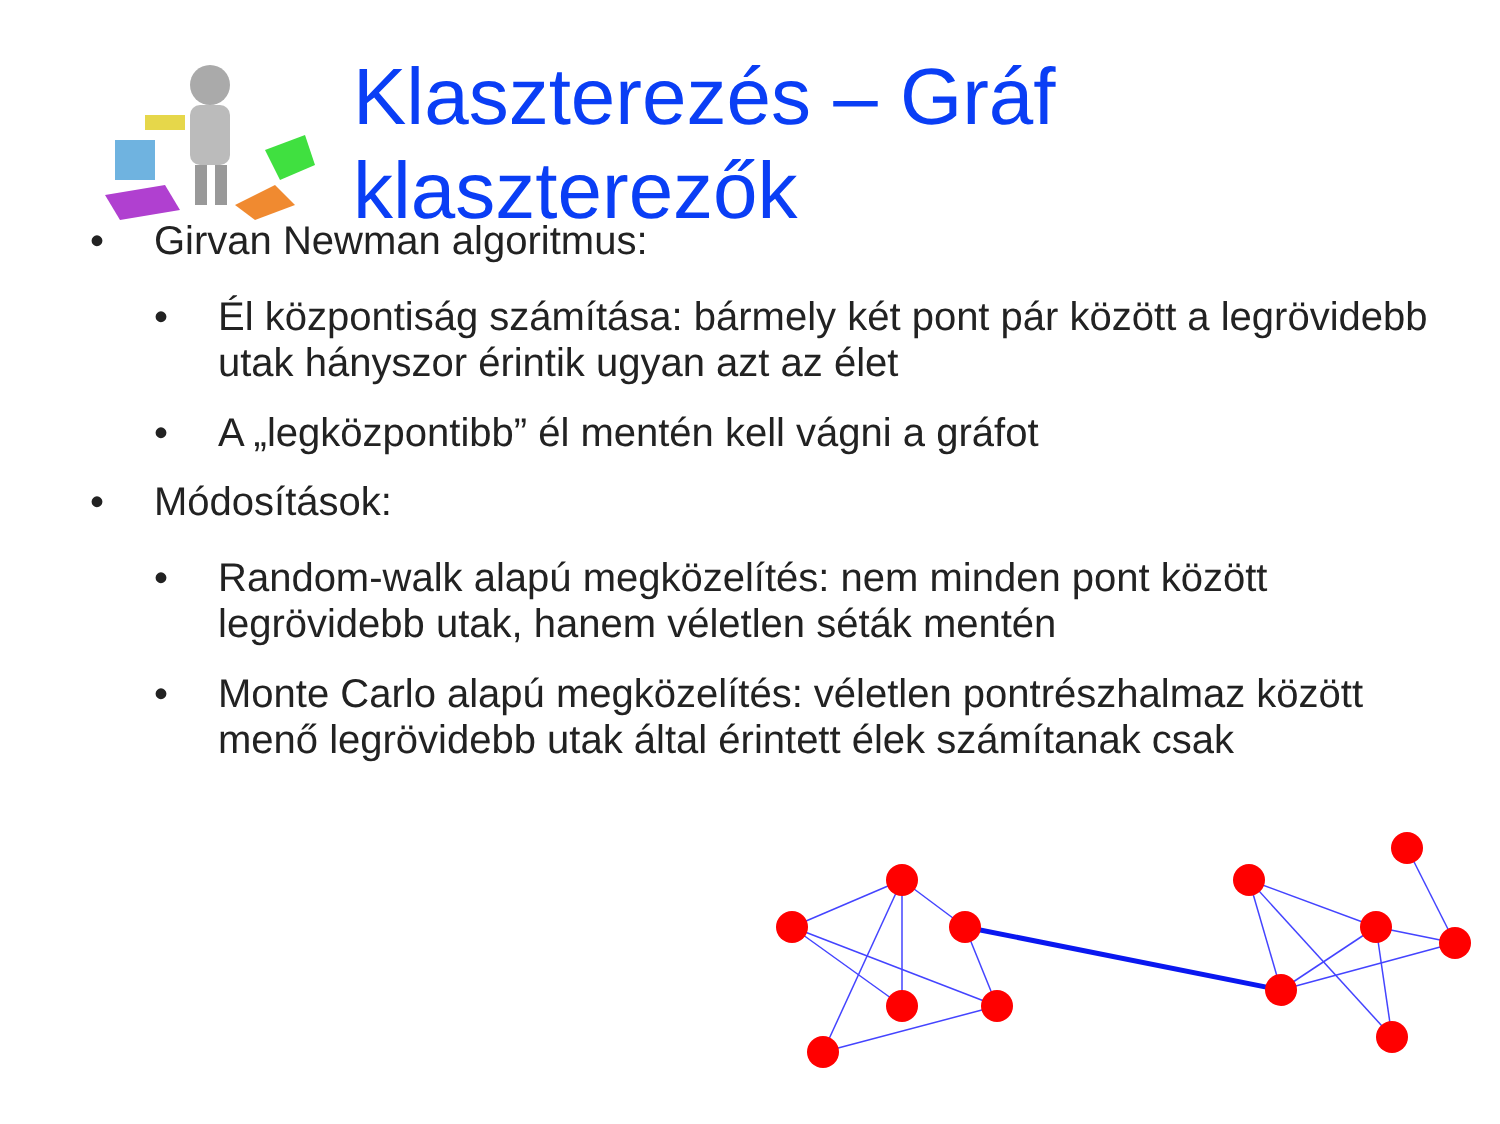Klaszterezés – Gráf
klaszterezők
• Girvan Newman algoritmus:
• Él központiság számítása: bármely két pont pár között a legrövidebb utak hányszor érintik ugyan azt az élet
• A „legközpontibb” él mentén kell vágni a gráfot
• Módosítások:
• Random-walk alapú megközelítés: nem minden pont között legrövidebb utak, hanem véletlen séták mentén
• Monte Carlo alapú megközelítés: véletlen pontrészhalmaz között menő legrövidebb utak által érintett élek számítanak csak